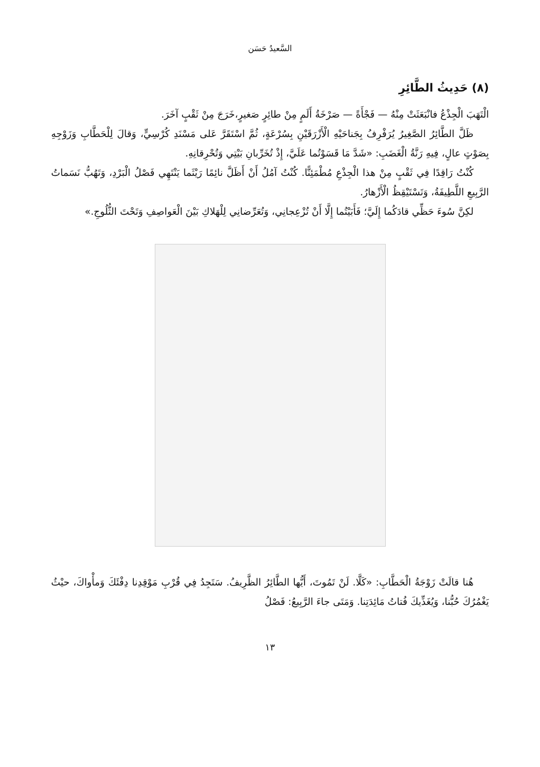السَّعيدُ حَسَن
(٨) حَدِيثُ الطَّائِرِ
الْتَهَبَ الْجِذْعُ فانْبَعَثَتْ مِنْهُ — فَجْأَةً — صَرْخَةُ أَلَمٍ مِنْ طائِرٍ صَغيرٍ،خَرَجَ مِنْ ثَقْبٍ آخَرَ.
ظَلَّ الطَّائِرُ الصَّغِيرُ يُرَفْرِفُ بِجَناحَيْهِ الْأَزْرَقَيْنِ بِسُرْعَةٍ، ثُمَّ اسْتَقَرَّ عَلى مَسْنَدِ كُرْسِيٍّ، وَقالَ لِلْحَطَّابِ وَزَوْجِهِ بِصَوْتٍ عالٍ، فِيهِ رَنَّةُ الْغَضَبِ: «شَدَّ مَا قَسَوْتُما عَلَيَّ، إِذْ تُخَرِّبانِ بَيْتِي وَتُحْرِقانِهِ.
كُنْتُ رَاقِدًا فِي ثَقْبٍ مِنْ هذا الْجِذْعِ مُطْمَئِنًّا. كُنْتُ آمُلُ أَنْ أَظَلَّ نائِمًا رَيْثَما يَنْتَهِي فَصْلُ الْبَرْدِ، وَتَهُبُّ نَسَماتُ الرَّبِيعِ اللَّطِيفَةُ، وَتَسْتَيْقِظُ الْأَزْهارُ.
لكِنَّ سُوءَ حَظِّي قادَكُما إِلَيَّ؛ فَأَبَيْتُما إِلَّا أَنْ تُزْعِجانِي، وَتُعَرِّضانِي لِلْهَلاكِ بَيْنَ الْعَواصِفِ وَتَحْتَ الثُّلُوجِ.»
هُنا قالَتْ زَوْجَةُ الْحَطَّابِ: «كَلَّا. لَنْ تَمُوتَ، أَيُّها الطَّائِرُ الظَّرِيفُ. سَتَجِدُ فِي قُرْبِ مَوْقِدِنا دِفْئَكَ وَمأْواكَ، حيْثُ يَغْمُرُكَ حُبُّنا، وَيُغَذِّيكَ فُتاتُ مَائِدَتِنا. وَمَتَى جاءَ الرَّبِيعُ: فَصْلُ
١٣